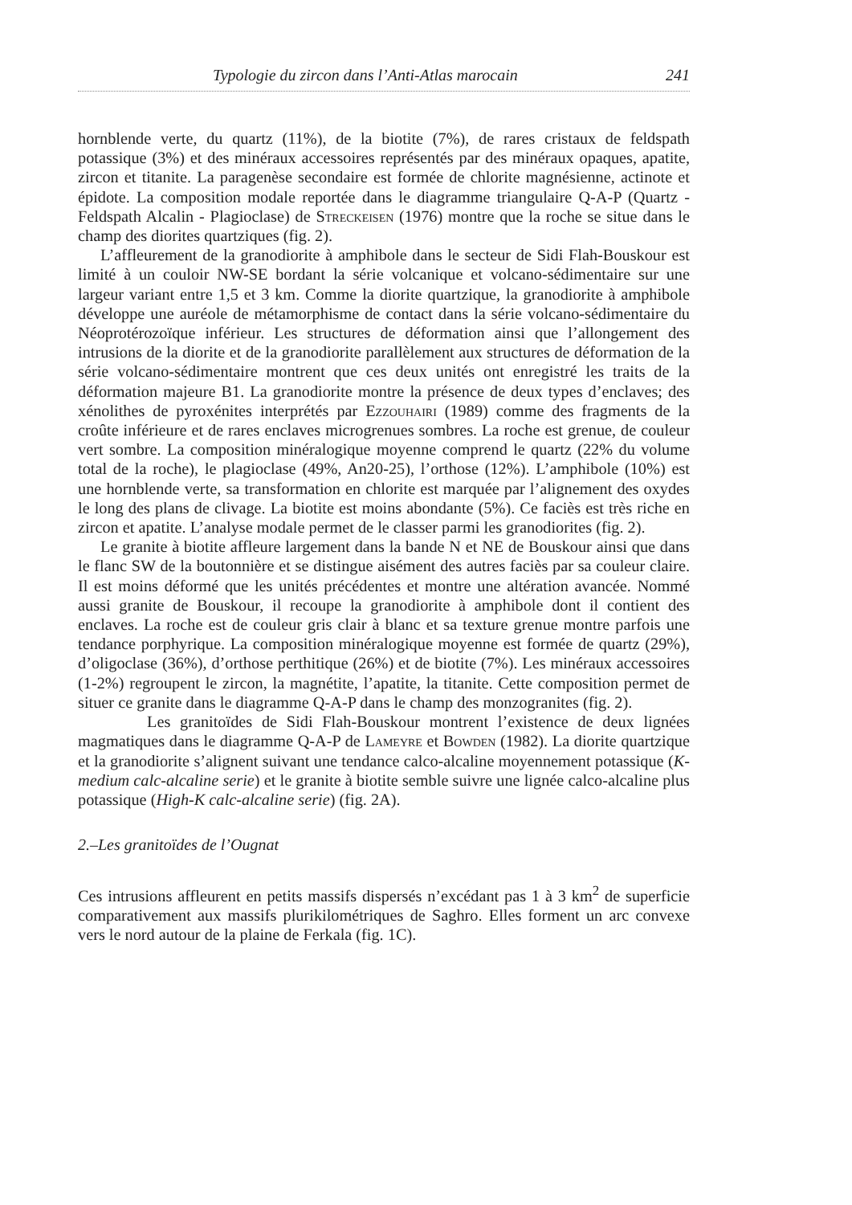Typologie du zircon dans l’Anti-Atlas marocain 241
hornblende verte, du quartz (11%), de la biotite (7%), de rares cristaux de feldspath potassique (3%) et des minéraux accessoires représentés par des minéraux opaques, apatite, zircon et titanite. La paragenèse secondaire est formée de chlorite magnésienne, actinote et épidote. La composition modale reportée dans le diagramme triangulaire Q-A-P (Quartz - Feldspath Alcalin - Plagioclase) de Streckeisen (1976) montre que la roche se situe dans le champ des diorites quartziques (fig. 2).
L’affleurement de la granodiorite à amphibole dans le secteur de Sidi Flah-Bouskour est limité à un couloir NW-SE bordant la série volcanique et volcano-sédimentaire sur une largeur variant entre 1,5 et 3 km. Comme la diorite quartzique, la granodiorite à amphibole développe une auréole de métamorphisme de contact dans la série volcano-sédimentaire du Néoprotérozoïque inférieur. Les structures de déformation ainsi que l’allongement des intrusions de la diorite et de la granodiorite parallèlement aux structures de déformation de la série volcano-sédimentaire montrent que ces deux unités ont enregistré les traits de la déformation majeure B1. La granodiorite montre la présence de deux types d’enclaves; des xénolithes de pyroxénites interprétés par Ezzouhairi (1989) comme des fragments de la croûte inférieure et de rares enclaves microgrenues sombres. La roche est grenue, de couleur vert sombre. La composition minéralogique moyenne comprend le quartz (22% du volume total de la roche), le plagioclase (49%, An20-25), l’orthose (12%). L’amphibole (10%) est une hornblende verte, sa transformation en chlorite est marquée par l’alignement des oxydes le long des plans de clivage. La biotite est moins abondante (5%). Ce faciès est très riche en zircon et apatite. L’analyse modale permet de le classer parmi les granodiorites (fig. 2).
Le granite à biotite affleure largement dans la bande N et NE de Bouskour ainsi que dans le flanc SW de la boutonnière et se distingue aisément des autres faciès par sa couleur claire. Il est moins déformé que les unités précédentes et montre une altération avancée. Nommé aussi granite de Bouskour, il recoupe la granodiorite à amphibole dont il contient des enclaves. La roche est de couleur gris clair à blanc et sa texture grenue montre parfois une tendance porphyrique. La composition minéralogique moyenne est formée de quartz (29%), d’oligoclase (36%), d’orthose perthitique (26%) et de biotite (7%). Les minéraux accessoires (1-2%) regroupent le zircon, la magnétite, l’apatite, la titanite. Cette composition permet de situer ce granite dans le diagramme Q-A-P dans le champ des monzogranites (fig. 2).
Les granitoïdes de Sidi Flah-Bouskour montrent l’existence de deux lignées magmatiques dans le diagramme Q-A-P de Lameyre et Bowden (1982). La diorite quartzique et la granodiorite s’alignent suivant une tendance calco-alcaline moyennement potassique (K-medium calc-alcaline serie) et le granite à biotite semble suivre une lignée calco-alcaline plus potassique (High-K calc-alcaline serie) (fig. 2A).
2.–Les granitoïdes de l’Ougnat
Ces intrusions affleurent en petits massifs dispersés n’excédant pas 1 à 3 km<sup>2</sup> de superficie comparativement aux massifs plurikilométriques de Saghro. Elles forment un arc convexe vers le nord autour de la plaine de Ferkala (fig. 1C).